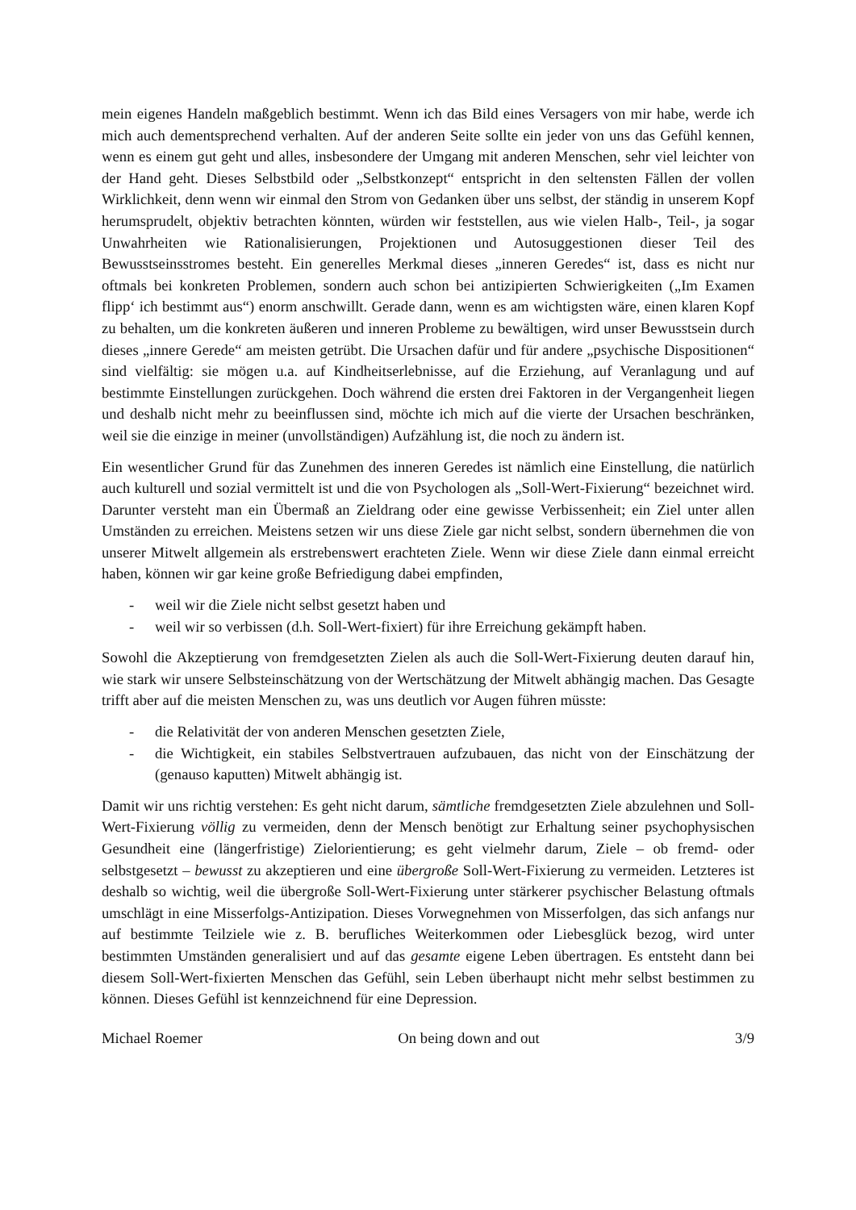mein eigenes Handeln maßgeblich bestimmt. Wenn ich das Bild eines Versagers von mir habe, werde ich mich auch dementsprechend verhalten. Auf der anderen Seite sollte ein jeder von uns das Gefühl kennen, wenn es einem gut geht und alles, insbesondere der Umgang mit anderen Menschen, sehr viel leichter von der Hand geht. Dieses Selbstbild oder „Selbstkonzept“ entspricht in den seltensten Fällen der vollen Wirklichkeit, denn wenn wir einmal den Strom von Gedanken über uns selbst, der ständig in unserem Kopf herumsprudelt, objektiv betrachten könnten, würden wir feststellen, aus wie vielen Halb-, Teil-, ja sogar Unwahrheiten wie Rationalisierungen, Projektionen und Autosuggestionen dieser Teil des Bewusstseinsstromes besteht. Ein generelles Merkmal dieses „inneren Geredes“ ist, dass es nicht nur oftmals bei konkreten Problemen, sondern auch schon bei antizipierten Schwierigkeiten („Im Examen flipp‘ ich bestimmt aus“) enorm anschwillt. Gerade dann, wenn es am wichtigsten wäre, einen klaren Kopf zu behalten, um die konkreten äußeren und inneren Probleme zu bewältigen, wird unser Bewusstsein durch dieses „innere Gerede“ am meisten getrübt. Die Ursachen dafür und für andere „psychische Dispositionen“ sind vielfältig: sie mögen u.a. auf Kindheitserlebnisse, auf die Erziehung, auf Veranlagung und auf bestimmte Einstellungen zurückgehen. Doch während die ersten drei Faktoren in der Vergangenheit liegen und deshalb nicht mehr zu beeinflussen sind, möchte ich mich auf die vierte der Ursachen beschränken, weil sie die einzige in meiner (unvollständigen) Aufzählung ist, die noch zu ändern ist.
Ein wesentlicher Grund für das Zunehmen des inneren Geredes ist nämlich eine Einstellung, die natürlich auch kulturell und sozial vermittelt ist und die von Psychologen als „Soll-Wert-Fixierung“ bezeichnet wird. Darunter versteht man ein Übermaß an Zieldrang oder eine gewisse Verbissenheit; ein Ziel unter allen Umständen zu erreichen. Meistens setzen wir uns diese Ziele gar nicht selbst, sondern übernehmen die von unserer Mitwelt allgemein als erstrebenswert erachteten Ziele. Wenn wir diese Ziele dann einmal erreicht haben, können wir gar keine große Befriedigung dabei empfinden,
- weil wir die Ziele nicht selbst gesetzt haben und
- weil wir so verbissen (d.h. Soll-Wert-fixiert) für ihre Erreichung gekämpft haben.
Sowohl die Akzeptierung von fremdgesetzten Zielen als auch die Soll-Wert-Fixierung deuten darauf hin, wie stark wir unsere Selbsteinschätzung von der Wertschätzung der Mitwelt abhängig machen. Das Gesagte trifft aber auf die meisten Menschen zu, was uns deutlich vor Augen führen müsste:
- die Relativität der von anderen Menschen gesetzten Ziele,
- die Wichtigkeit, ein stabiles Selbstvertrauen aufzubauen, das nicht von der Einschätzung der (genauso kaputten) Mitwelt abhängig ist.
Damit wir uns richtig verstehen: Es geht nicht darum, sämtliche fremdgesetzten Ziele abzulehnen und Soll-Wert-Fixierung völlig zu vermeiden, denn der Mensch benötigt zur Erhaltung seiner psychophysischen Gesundheit eine (längerfristige) Zielorientierung; es geht vielmehr darum, Ziele – ob fremd- oder selbstgesetzt – bewusst zu akzeptieren und eine übergroße Soll-Wert-Fixierung zu vermeiden. Letzteres ist deshalb so wichtig, weil die übergroße Soll-Wert-Fixierung unter stärkerer psychischer Belastung oftmals umschlägt in eine Misserfolgs-Antizipation. Dieses Vorwegnehmen von Misserfolgen, das sich anfangs nur auf bestimmte Teilziele wie z. B. berufliches Weiterkommen oder Liebesglück bezog, wird unter bestimmten Umständen generalisiert und auf das gesamte eigene Leben übertragen. Es entsteht dann bei diesem Soll-Wert-fixierten Menschen das Gefühl, sein Leben überhaupt nicht mehr selbst bestimmen zu können. Dieses Gefühl ist kennzeichnend für eine Depression.
Michael Roemer On being down and out 3/9